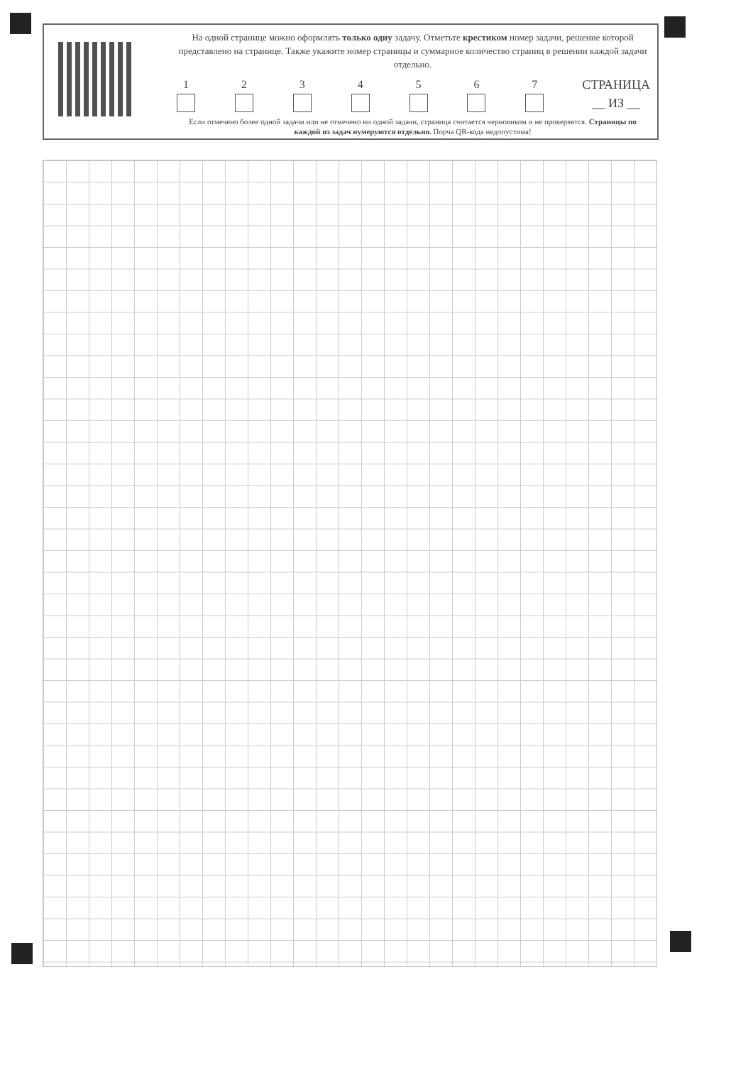На одной странице можно оформлять только одну задачу. Отметьте крестиком номер задачи, решение которой представлено на странице. Также укажите номер страницы и суммарное количество страниц в решении каждой задачи отдельно.
1
2
3
4
5
6
7
СТРАНИЦА
__ ИЗ __
Если отмечено более одной задачи или не отмечено ни одной задачи, страница считается черновиком и не проверяется. Страницы по каждой из задач нумеруются отдельно. Порча QR-кода недопустима!